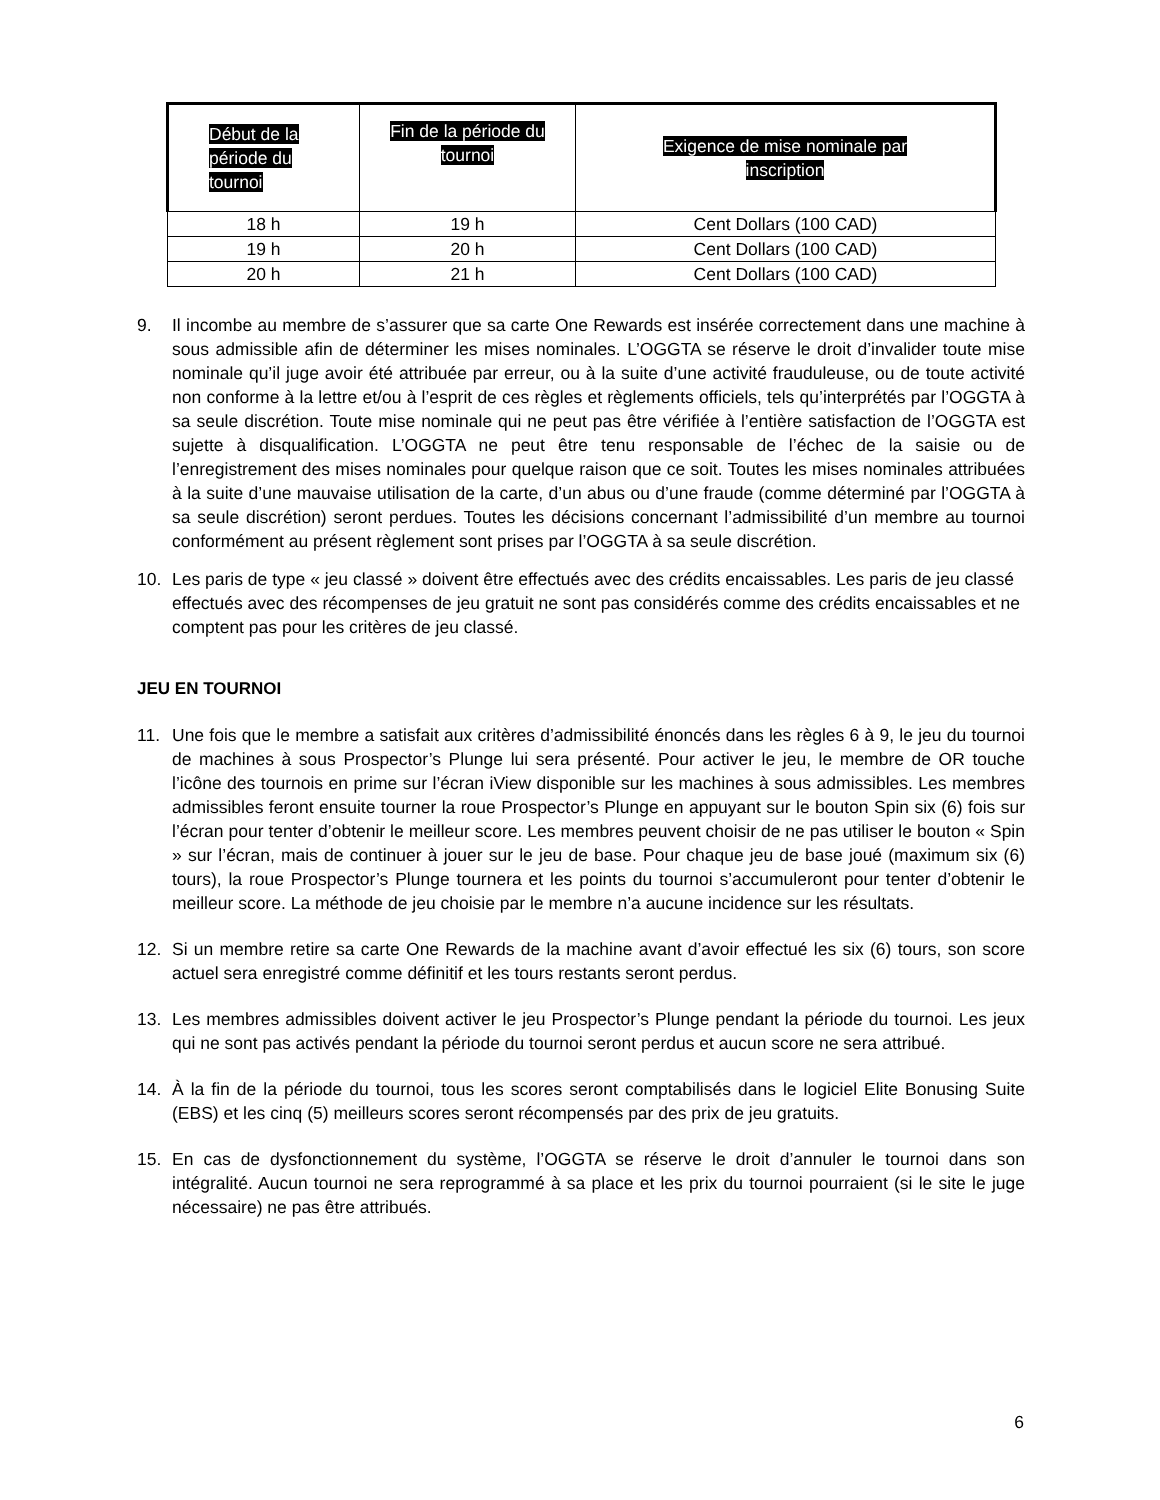| Début de la période du tournoi | Fin de la période du tournoi | Exigence de mise nominale par inscription |
| --- | --- | --- |
| 18 h | 19 h | Cent Dollars (100 CAD) |
| 19 h | 20 h | Cent Dollars (100 CAD) |
| 20 h | 21 h | Cent Dollars (100 CAD) |
9. Il incombe au membre de s’assurer que sa carte One Rewards est insérée correctement dans une machine à sous admissible afin de déterminer les mises nominales. L’OGGTA se réserve le droit d’invalider toute mise nominale qu’il juge avoir été attribuée par erreur, ou à la suite d’une activité frauduleuse, ou de toute activité non conforme à la lettre et/ou à l’esprit de ces règles et règlements officiels, tels qu’interprétés par l’OGGTA à sa seule discrétion. Toute mise nominale qui ne peut pas être vérifiée à l’entière satisfaction de l’OGGTA est sujette à disqualification. L’OGGTA ne peut être tenu responsable de l’échec de la saisie ou de l’enregistrement des mises nominales pour quelque raison que ce soit. Toutes les mises nominales attribuées à la suite d’une mauvaise utilisation de la carte, d’un abus ou d’une fraude (comme déterminé par l’OGGTA à sa seule discrétion) seront perdues. Toutes les décisions concernant l’admissibilité d’un membre au tournoi conformément au présent règlement sont prises par l’OGGTA à sa seule discrétion.
10. Les paris de type « jeu classé » doivent être effectués avec des crédits encaissables. Les paris de jeu classé effectués avec des récompenses de jeu gratuit ne sont pas considérés comme des crédits encaissables et ne comptent pas pour les critères de jeu classé.
JEU EN TOURNOI
11. Une fois que le membre a satisfait aux critères d’admissibilité énoncés dans les règles 6 à 9, le jeu du tournoi de machines à sous Prospector’s Plunge lui sera présenté. Pour activer le jeu, le membre de OR touche l’icône des tournois en prime sur l’écran iView disponible sur les machines à sous admissibles. Les membres admissibles feront ensuite tourner la roue Prospector’s Plunge en appuyant sur le bouton Spin six (6) fois sur l’écran pour tenter d’obtenir le meilleur score. Les membres peuvent choisir de ne pas utiliser le bouton « Spin » sur l’écran, mais de continuer à jouer sur le jeu de base. Pour chaque jeu de base joué (maximum six (6) tours), la roue Prospector’s Plunge tournera et les points du tournoi s’accumuleront pour tenter d’obtenir le meilleur score. La méthode de jeu choisie par le membre n’a aucune incidence sur les résultats.
12. Si un membre retire sa carte One Rewards de la machine avant d’avoir effectué les six (6) tours, son score actuel sera enregistré comme définitif et les tours restants seront perdus.
13. Les membres admissibles doivent activer le jeu Prospector’s Plunge pendant la période du tournoi. Les jeux qui ne sont pas activés pendant la période du tournoi seront perdus et aucun score ne sera attribué.
14. À la fin de la période du tournoi, tous les scores seront comptabilisés dans le logiciel Elite Bonusing Suite (EBS) et les cinq (5) meilleurs scores seront récompensés par des prix de jeu gratuits.
15. En cas de dysfonctionnement du système, l’OGGTA se réserve le droit d’annuler le tournoi dans son intégralité. Aucun tournoi ne sera reprogrammé à sa place et les prix du tournoi pourraient (si le site le juge nécessaire) ne pas être attribués.
6